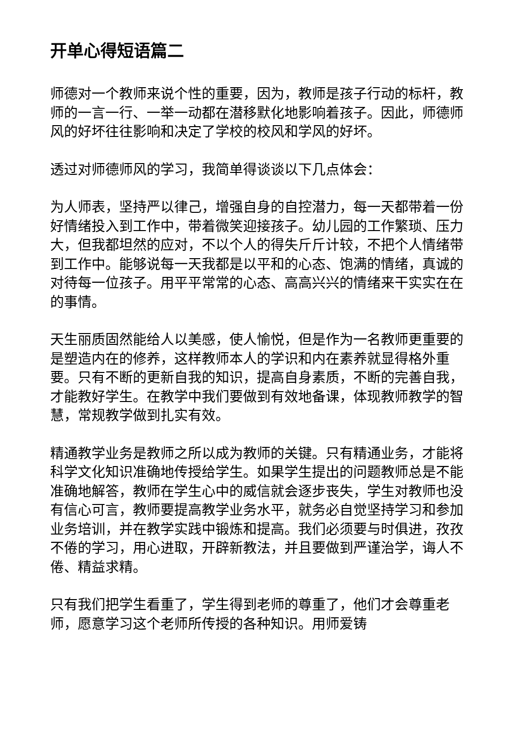开单心得短语篇二
师德对一个教师来说个性的重要，因为，教师是孩子行动的标杆，教师的一言一行、一举一动都在潜移默化地影响着孩子。因此，师德师风的好坏往往影响和决定了学校的校风和学风的好坏。
透过对师德师风的学习，我简单得谈谈以下几点体会：
为人师表，坚持严以律己，增强自身的自控潜力，每一天都带着一份好情绪投入到工作中，带着微笑迎接孩子。幼儿园的工作繁琐、压力大，但我都坦然的应对，不以个人的得失斤斤计较，不把个人情绪带到工作中。能够说每一天我都是以平和的心态、饱满的情绪，真诚的对待每一位孩子。用平平常常的心态、高高兴兴的情绪来干实实在在的事情。
天生丽质固然能给人以美感，使人愉悦，但是作为一名教师更重要的是塑造内在的修养，这样教师本人的学识和内在素养就显得格外重要。只有不断的更新自我的知识，提高自身素质，不断的完善自我，才能教好学生。在教学中我们要做到有效地备课，体现教师教学的智慧，常规教学做到扎实有效。
精通教学业务是教师之所以成为教师的关键。只有精通业务，才能将科学文化知识准确地传授给学生。如果学生提出的问题教师总是不能准确地解答，教师在学生心中的威信就会逐步丧失，学生对教师也没有信心可言，教师要提高教学业务水平，就务必自觉坚持学习和参加业务培训，并在教学实践中锻炼和提高。我们必须要与时俱进，孜孜不倦的学习，用心进取，开辟新教法，并且要做到严谨治学，诲人不倦、精益求精。
只有我们把学生看重了，学生得到老师的尊重了，他们才会尊重老师，愿意学习这个老师所传授的各种知识。用师爱铸